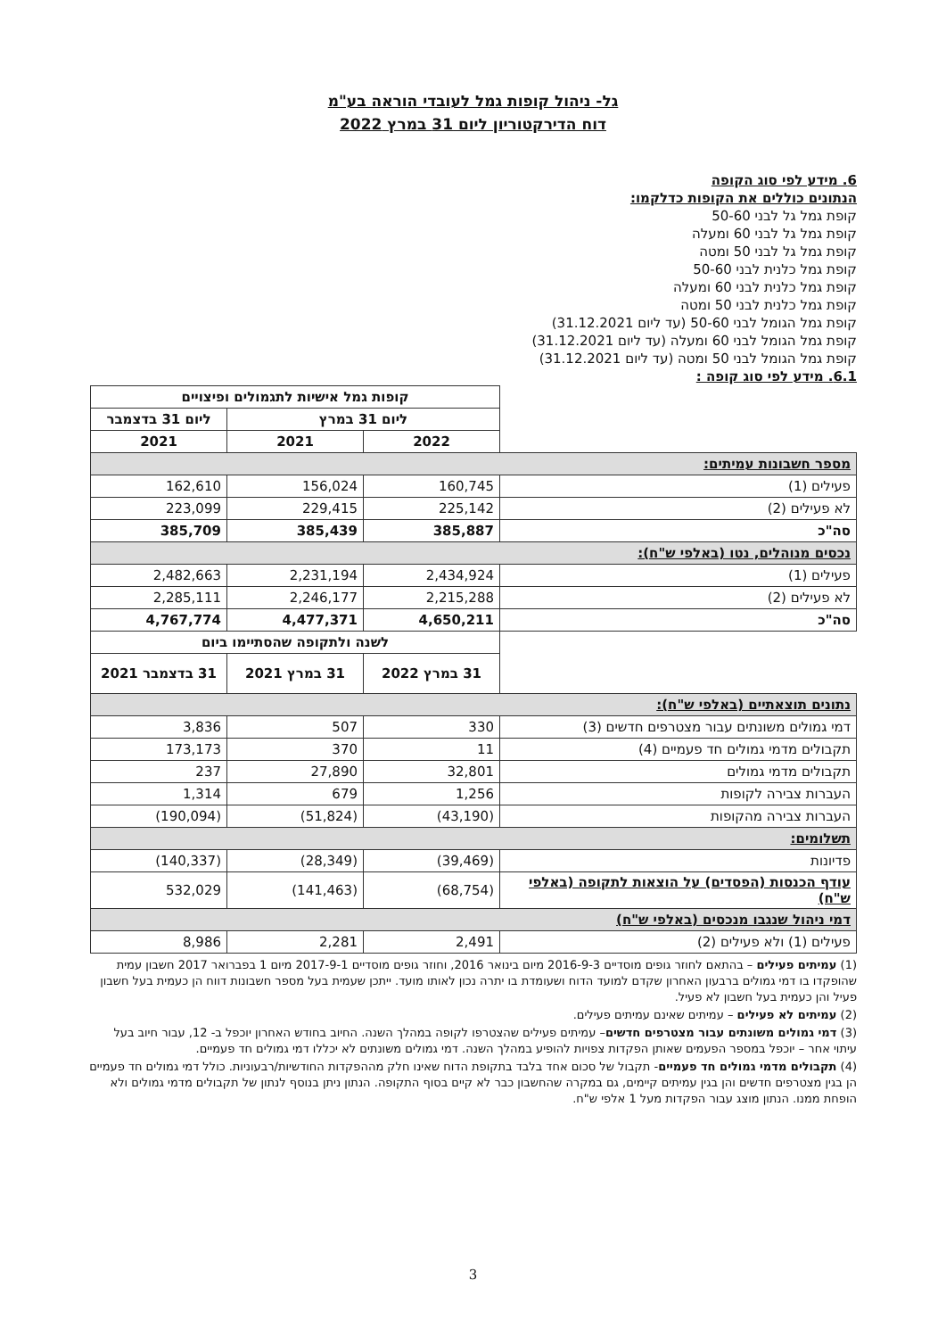גל- ניהול קופות גמל לעובדי הוראה בע"מ
דוח הדירקטוריון ליום 31 במרץ 2022
6. מידע לפי סוג הקופה
הנתונים כוללים את הקופות כדלקמו:
קופת גמל גל לבני 50-60
קופת גמל גל לבני 60 ומעלה
קופת גמל גל לבני 50 ומטה
קופת גמל כלנית לבני 50-60
קופת גמל כלנית לבני 60 ומעלה
קופת גמל כלנית לבני 50 ומטה
קופת גמל הגומל לבני 50-60 (עד ליום 31.12.2021)
קופת גמל הגומל לבני 60 ומעלה (עד ליום 31.12.2021)
קופת גמל הגומל לבני 50 ומטה (עד ליום 31.12.2021)
6.1. מידע לפי סוג קופה :
| | קופות גמל אישיות לתגמולים ופיצויים | | |
| | ליום 31 במרץ | | ליום 31 בדצמבר |
| | 2022 | 2021 | 2021 |
| מספר חשבונות עמיתים: | | | |
| פעילים (1) | 160,745 | 156,024 | 162,610 |
| לא פעילים (2) | 225,142 | 229,415 | 223,099 |
| סה"כ | 385,887 | 385,439 | 385,709 |
| נכסים מנוהלים, נטו (באלפי ש"ח): | | | |
| פעילים (1) | 2,434,924 | 2,231,194 | 2,482,663 |
| לא פעילים (2) | 2,215,288 | 2,246,177 | 2,285,111 |
| סה"כ | 4,650,211 | 4,477,371 | 4,767,774 |
| | לשנה ולתקופה שהסתיימו ביום | | |
| | 31 במרץ 2022 | 31 במרץ 2021 | 31 בדצמבר 2021 |
| נתונים תוצאתיים (באלפי ש"ח): | | | |
| דמי גמולים משונתים עבור מצטרפים חדשים (3) | 330 | 507 | 3,836 |
| תקבולים מדמי גמולים חד פעמיים (4) | 11 | 370 | 173,173 |
| תקבולים מדמי גמולים | 32,801 | 27,890 | 237 |
| העברות צבירה לקופות | 1,256 | 679 | 1,314 |
| העברות צבירה מהקופות | (43,190) | (51,824) | (190,094) |
| תשלומים: | | | |
| פדיונות | (39,469) | (28,349) | (140,337) |
| עודף הכנסות (הפסדים) על הוצאות לתקופה (באלפי ש"ח) | (68,754) | (141,463) | 532,029 |
| דמי ניהול שנגבו מנכסים (באלפי ש"ח) | | | |
| פעילים (1) ולא פעילים (2) | 2,491 | 2,281 | 8,986 |
(1) עמיתים פעילים – בהתאם לחוזר גופים מוסדיים 2016-9-3 מיום בינואר 2016, וחוזר גופים מוסדיים 2017-9-1 מיום 1 בפברואר 2017 חשבון עמית שהופקדו בו דמי גמולים ברבעון האחרון שקדם למועד הדוח ושעומדת בו יתרה נכון לאותו מועד. ייתכן שעמית בעל מספר חשבונות דווח הן כעמית בעל חשבון פעיל והן כעמית בעל חשבון לא פעיל.
(2) עמיתים לא פעילים – עמיתים שאינם עמיתים פעילים.
(3) דמי גמולים משונתים עבור מצטרפים חדשים– עמיתים פעילים שהצטרפו לקופה במהלך השנה. החיוב בחודש האחרון יוכפל ב- 12, עבור חיוב בעל עיתוי אחר – יוכפל במספר הפעמים שאותן הפקדות צפויות להופיע במהלך השנה. דמי גמולים משונתים לא יכללו דמי גמולים חד פעמיים.
(4) תקבולים מדמי גמולים חד פעמיים- תקבול של סכום אחד בלבד בתקופת הדוח שאינו חלק מההפקדות החודשיות/רבעוניות. כולל דמי גמולים חד פעמיים הן בגין מצטרפים חדשים והן בגין עמיתים קיימים, גם במקרה שהחשבון כבר לא קיים בסוף התקופה. הנתון ניתן בנוסף לנתון של תקבולים מדמי גמולים ולא הופחת ממנו. הנתון מוצג עבור הפקדות מעל 1 אלפי ש"ח.
3